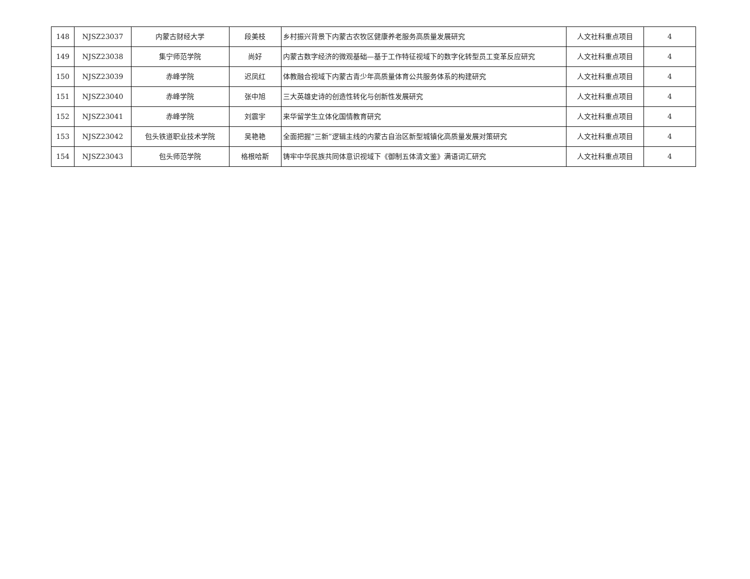| 148 | NJSZ23037 | 内蒙古财经大学 | 段美枝 | 乡村振兴背景下内蒙古农牧区健康养老服务高质量发展研究 | 人文社科重点项目 | 4 |
| 149 | NJSZ23038 | 集宁师范学院 | 尚好 | 内蒙古数字经济的微观基础—基于工作特征视域下的数字化转型员工变革反应研究 | 人文社科重点项目 | 4 |
| 150 | NJSZ23039 | 赤峰学院 | 迟凤红 | 体教融合视域下内蒙古青少年高质量体育公共服务体系的构建研究 | 人文社科重点项目 | 4 |
| 151 | NJSZ23040 | 赤峰学院 | 张中旭 | 三大英雄史诗的创造性转化与创新性发展研究 | 人文社科重点项目 | 4 |
| 152 | NJSZ23041 | 赤峰学院 | 刘震宇 | 来华留学生立体化国情教育研究 | 人文社科重点项目 | 4 |
| 153 | NJSZ23042 | 包头铁道职业技术学院 | 吴艳艳 | 全面把握“三新”逻辑主线的内蒙古自治区新型城镇化高质量发展对策研究 | 人文社科重点项目 | 4 |
| 154 | NJSZ23043 | 包头师范学院 | 格根哈斯 | 铸牢中华民族共同体意识视域下《御制五体清文鉴》满语词汇研究 | 人文社科重点项目 | 4 |